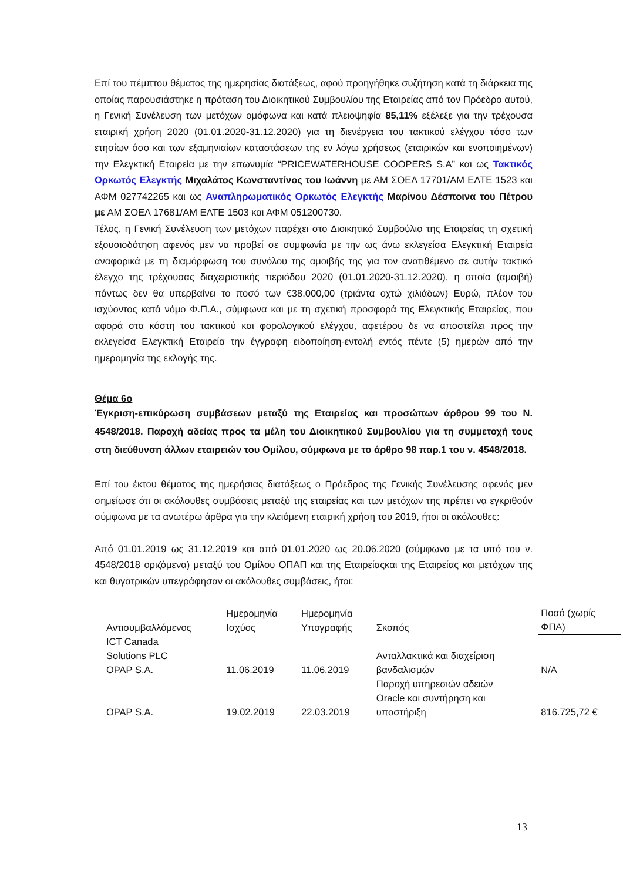Επί του πέμπτου θέματος της ημερησίας διατάξεως, αφού προηγήθηκε συζήτηση κατά τη διάρκεια της οποίας παρουσιάστηκε η πρόταση του Διοικητικού Συμβουλίου της Εταιρείας από τον Πρόεδρο αυτού, η Γενική Συνέλευση των μετόχων ομόφωνα και κατά πλειοψηφία 85,11% εξέλεξε για την τρέχουσα εταιρική χρήση 2020 (01.01.2020-31.12.2020) για τη διενέργεια του τακτικού ελέγχου τόσο των ετησίων όσο και των εξαμηνιαίων καταστάσεων της εν λόγω χρήσεως (εταιρικών και ενοποιημένων) την Ελεγκτική Εταιρεία με την επωνυμία “PRICEWATERHOUSE COOPERS S.A” και ως Τακτικός Ορκωτός Ελεγκτής Μιχαλάτος Κωνσταντίνος του Ιωάννη με ΑΜ ΣΟΕΛ 17701/ΑΜ ΕΛΤΕ 1523 και ΑΦΜ 027742265 και ως Αναπληρωματικός Ορκωτός Ελεγκτής Μαρίνου Δέσποινα του Πέτρου με ΑΜ ΣΟΕΛ 17681/ΑΜ ΕΛΤΕ 1503 και ΑΦΜ 051200730.
Τέλος, η Γενική Συνέλευση των μετόχων παρέχει στο Διοικητικό Συμβούλιο της Εταιρείας τη σχετική εξουσιοδότηση αφενός μεν να προβεί σε συμφωνία με την ως άνω εκλεγείσα Ελεγκτική Εταιρεία αναφορικά με τη διαμόρφωση του συνόλου της αμοιβής της για τον ανατιθέμενο σε αυτήν τακτικό έλεγχο της τρέχουσας διαχειριστικής περιόδου 2020 (01.01.2020-31.12.2020), η οποία (αμοιβή) πάντως δεν θα υπερβαίνει το ποσό των €38.000,00 (τριάντα οχτώ χιλιάδων) Ευρώ, πλέον του ισχύοντος κατά νόμο Φ.Π.Α., σύμφωνα και με τη σχετική προσφορά της Ελεγκτικής Εταιρείας, που αφορά στα κόστη του τακτικού και φορολογικού ελέγχου, αφετέρου δε να αποστείλει προς την εκλεγείσα Ελεγκτική Εταιρεία την έγγραφη ειδοποίηση-εντολή εντός πέντε (5) ημερών από την ημερομηνία της εκλογής της.
Θέμα 6ο
Έγκριση-επικύρωση συμβάσεων μεταξύ της Εταιρείας και προσώπων άρθρου 99 του Ν. 4548/2018. Παροχή αδείας προς τα μέλη του Διοικητικού Συμβουλίου για τη συμμετοχή τους στη διεύθυνση άλλων εταιρειών του Ομίλου, σύμφωνα με το άρθρο 98 παρ.1 του ν. 4548/2018.
Επί του έκτου θέματος της ημερήσιας διατάξεως ο Πρόεδρος της Γενικής Συνέλευσης αφενός μεν σημείωσε ότι οι ακόλουθες συμβάσεις μεταξύ της εταιρείας και των μετόχων της πρέπει να εγκριθούν σύμφωνα με τα ανωτέρω άρθρα για την κλειόμενη εταιρική χρήση του 2019, ήτοι οι ακόλουθες:
Από 01.01.2019 ως 31.12.2019 και από 01.01.2020 ως 20.06.2020 (σύμφωνα με τα υπό του ν. 4548/2018 οριζόμενα) μεταξύ του Ομίλου ΟΠΑΠ και της Εταιρείαςκαι της Εταιρείας και μετόχων της και θυγατρικών υπεγράφησαν οι ακόλουθες συμβάσεις, ήτοι:
| Αντισυμβαλλόμενος | Ημερομηνία Ισχύος | Ημερομηνία Υπογραφής | Σκοπός | Ποσό (χωρίς ΦΠΑ) |
| ICT Canada Solutions PLC OPAP S.A. | 11.06.2019 | 11.06.2019 | Ανταλλακτικά και διαχείριση βανδαλισμών | N/A |
| OPAP S.A. | 19.02.2019 | 22.03.2019 | Παροχή υπηρεσιών αδειών Oracle και συντήρηση και υποστήριξη | 816.725,72 € |
13